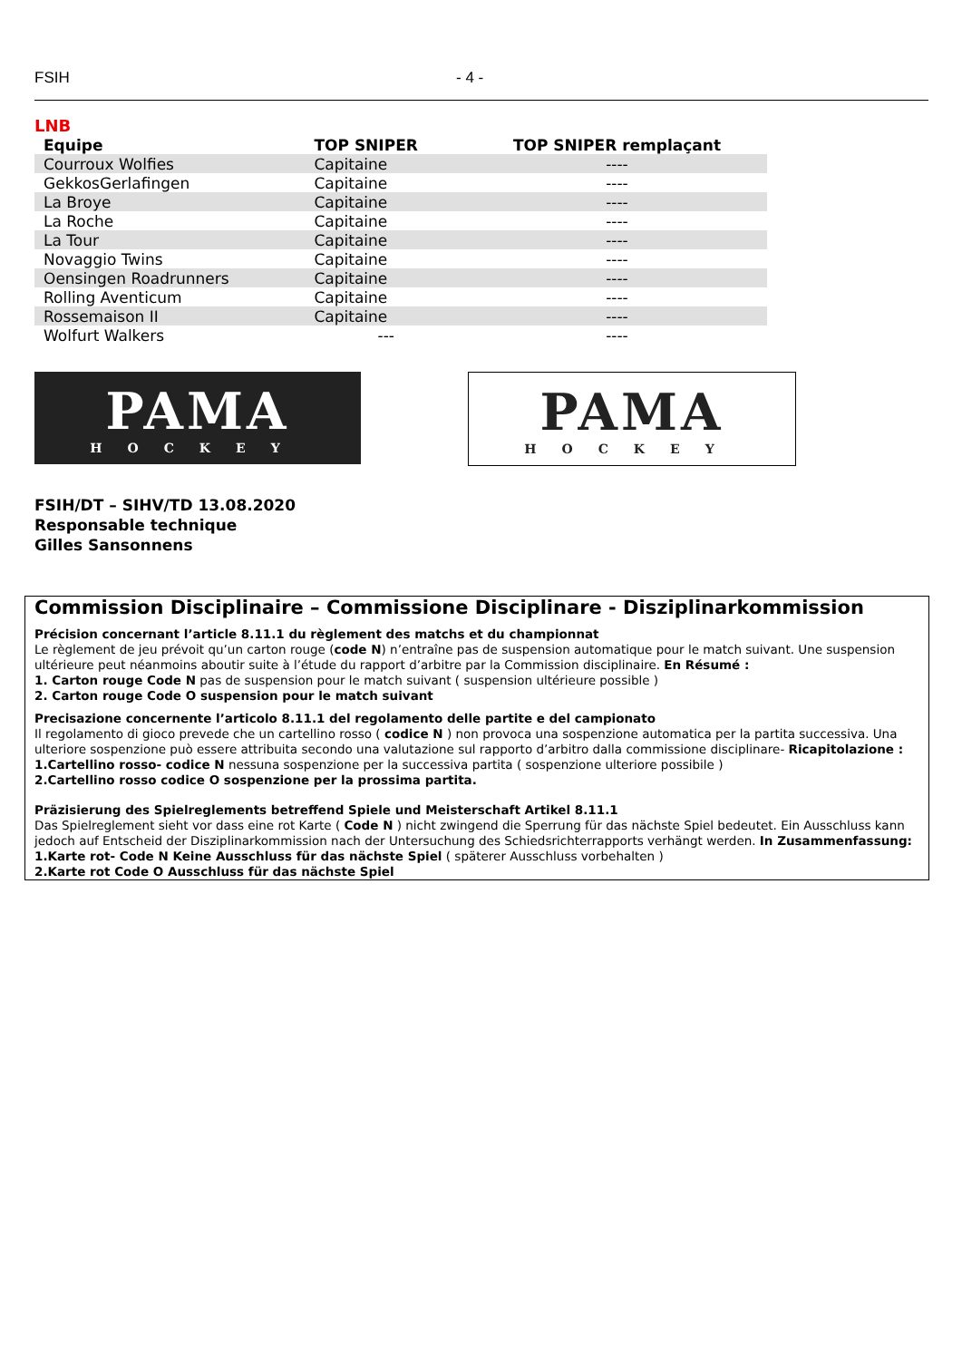FSIH - 4 -
LNB
| Equipe | TOP SNIPER | TOP SNIPER remplaçant |
| --- | --- | --- |
| Courroux Wolfies | Capitaine | ---- |
| GekkosGerlafingen | Capitaine | ---- |
| La Broye | Capitaine | ---- |
| La Roche | Capitaine | ---- |
| La Tour | Capitaine | ---- |
| Novaggio Twins | Capitaine | ---- |
| Oensingen Roadrunners | Capitaine | ---- |
| Rolling Aventicum | Capitaine | ---- |
| Rossemaison II | Capitaine | ---- |
| Wolfurt Walkers | --- | ---- |
PAMA
HOCKEY
PAMA
HOCKEY
FSIH/DT – SIHV/TD 13.08.2020
Responsable technique
Gilles Sansonnens
Commission Disciplinaire – Commissione Disciplinare - Disziplinarkommission
Précision concernant l’article 8.11.1 du règlement des matchs et du championnat
Le règlement de jeu prévoit qu’un carton rouge (code N) n’entraîne pas de suspension automatique pour le match suivant. Une suspension ultérieure peut néanmoins aboutir suite à l’étude du rapport d’arbitre par la Commission disciplinaire. En Résumé :
1. Carton rouge Code N pas de suspension pour le match suivant ( suspension ultérieure possible )
2. Carton rouge Code O suspension pour le match suivant
Precisazione concernente l’articolo 8.11.1 del regolamento delle partite e del campionato
Il regolamento di gioco prevede che un cartellino rosso ( codice N ) non provoca una sospenzione automatica per la partita successiva. Una ulteriore sospenzione può essere attribuita secondo una valutazione sul rapporto d’arbitro dalla commissione disciplinare- Ricapitolazione :
1.Cartellino rosso- codice N nessuna sospenzione per la successiva partita ( sospenzione ulteriore possibile )
2.Cartellino rosso codice O sospenzione per la prossima partita.
Präzisierung des Spielreglements betreffend Spiele und Meisterschaft Artikel 8.11.1
Das Spielreglement sieht vor dass eine rot Karte ( Code N ) nicht zwingend die Sperrung für das nächste Spiel bedeutet. Ein Ausschluss kann jedoch auf Entscheid der Disziplinarkommission nach der Untersuchung des Schiedsrichterrapports verhängt werden. In Zusammenfassung:
1.Karte rot- Code N Keine Ausschluss für das nächste Spiel ( späterer Ausschluss vorbehalten )
2.Karte rot Code O Ausschluss für das nächste Spiel